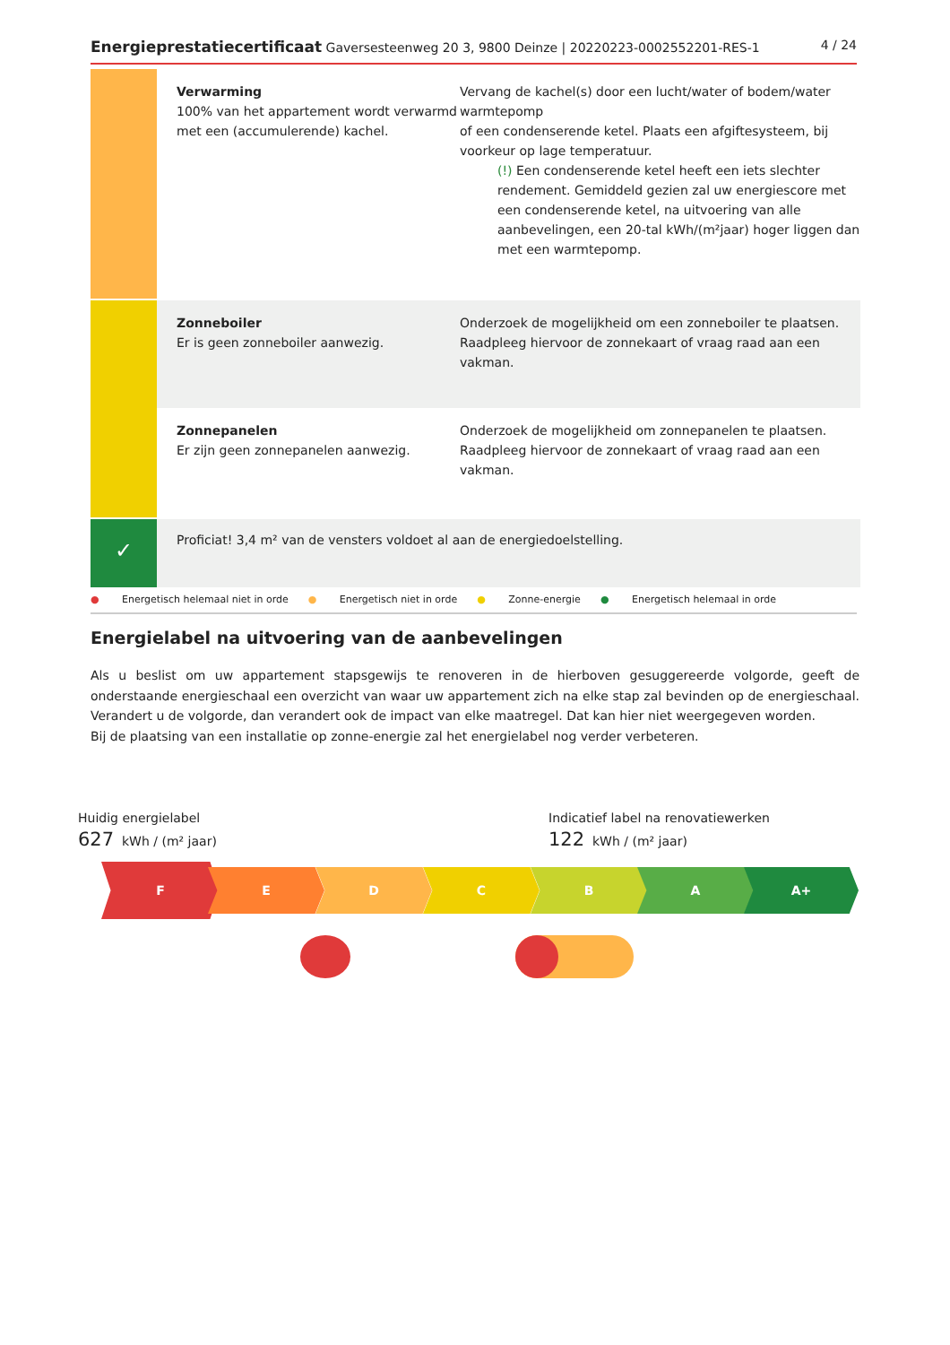Energieprestatiecertificaat Gaversesteenweg 20 3, 9800 Deinze | 20220223-0002552201-RES-1
4 / 24
Verwarming
100% van het appartement wordt verwarmd met een (accumulerende) kachel.
Vervang de kachel(s) door een lucht/water of bodem/water warmtepomp
of een condenserende ketel. Plaats een afgiftesysteem, bij voorkeur op lage temperatuur.
(!) Een condenserende ketel heeft een iets slechter rendement. Gemiddeld gezien zal uw energiescore met een condenserende ketel, na uitvoering van alle aanbevelingen, een 20-tal kWh/(m²jaar) hoger liggen dan met een warmtepomp.
Zonneboiler
Er is geen zonneboiler aanwezig.
Onderzoek de mogelijkheid om een zonneboiler te plaatsen. Raadpleeg hiervoor de zonnekaart of vraag raad aan een vakman.
Zonnepanelen
Er zijn geen zonnepanelen aanwezig.
Onderzoek de mogelijkheid om zonnepanelen te plaatsen. Raadpleeg hiervoor de zonnekaart of vraag raad aan een vakman.
✓
Proficiat! 3,4 m² van de vensters voldoet al aan de energiedoelstelling.
● Energetisch helemaal niet in orde ● Energetisch niet in orde ● Zonne-energie ● Energetisch helemaal in orde
Energielabel na uitvoering van de aanbevelingen
Als u beslist om uw appartement stapsgewijs te renoveren in de hierboven gesuggereerde volgorde, geeft de onderstaande energieschaal een overzicht van waar uw appartement zich na elke stap zal bevinden op de energieschaal. Verandert u de volgorde, dan verandert ook de impact van elke maatregel. Dat kan hier niet weergegeven worden.
Bij de plaatsing van een installatie op zonne-energie zal het energielabel nog verder verbeteren.
Huidig energielabel
627 kWh / (m² jaar)
Indicatief label na renovatiewerken
122 kWh / (m² jaar)
F E D C B A A+